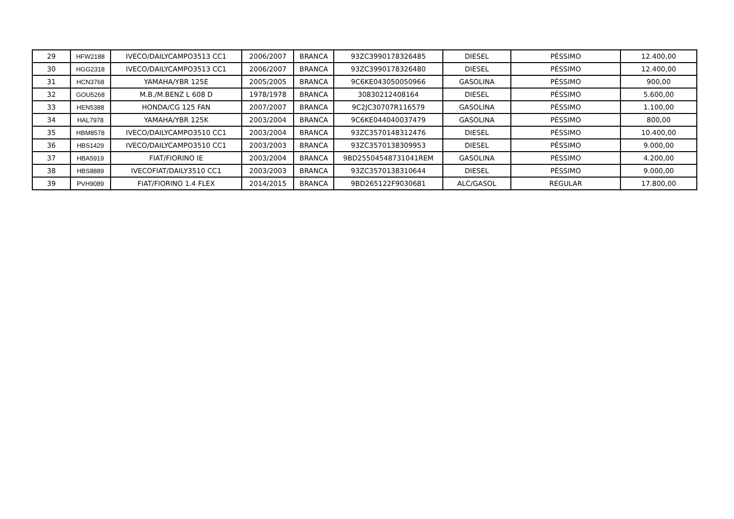| 29 | HFW2188 | IVECO/DAILYCAMPO3513 CC1 | 2006/2007 | BRANCA | 93ZC3990178326485 | DIESEL | PÉSSIMO | 12.400,00 |
| 30 | HGG2318 | IVECO/DAILYCAMPO3513 CC1 | 2006/2007 | BRANCA | 93ZC3990178326480 | DIESEL | PÉSSIMO | 12.400,00 |
| 31 | HCN3768 | YAMAHA/YBR 125E | 2005/2005 | BRANCA | 9C6KE043050050966 | GASOLINA | PÉSSIMO | 900,00 |
| 32 | GOU5268 | M.B./M.BENZ L 608 D | 1978/1978 | BRANCA | 30830212408164 | DIESEL | PÉSSIMO | 5.600,00 |
| 33 | HEN5388 | HONDA/CG 125 FAN | 2007/2007 | BRANCA | 9C2JC30707R116579 | GASOLINA | PÉSSIMO | 1.100,00 |
| 34 | HAL7978 | YAMAHA/YBR 125K | 2003/2004 | BRANCA | 9C6KE044040037479 | GASOLINA | PÉSSIMO | 800,00 |
| 35 | HBM8578 | IVECO/DAILYCAMPO3510 CC1 | 2003/2004 | BRANCA | 93ZC3570148312476 | DIESEL | PÉSSIMO | 10.400,00 |
| 36 | HBS1429 | IVECO/DAILYCAMPO3510 CC1 | 2003/2003 | BRANCA | 93ZC3570138309953 | DIESEL | PÉSSIMO | 9.000,00 |
| 37 | HBA5919 | FIAT/FIORINO IE | 2003/2004 | BRANCA | 9BD25504548731041REM | GASOLINA | PÉSSIMO | 4.200,00 |
| 38 | HBS8889 | IVECOFIAT/DAILY3510 CC1 | 2003/2003 | BRANCA | 93ZC3570138310644 | DIESEL | PÉSSIMO | 9.000,00 |
| 39 | PVH9089 | FIAT/FIORINO 1.4 FLEX | 2014/2015 | BRANCA | 9BD265122F9030681 | ALC/GASOL | REGULAR | 17.800,00 |